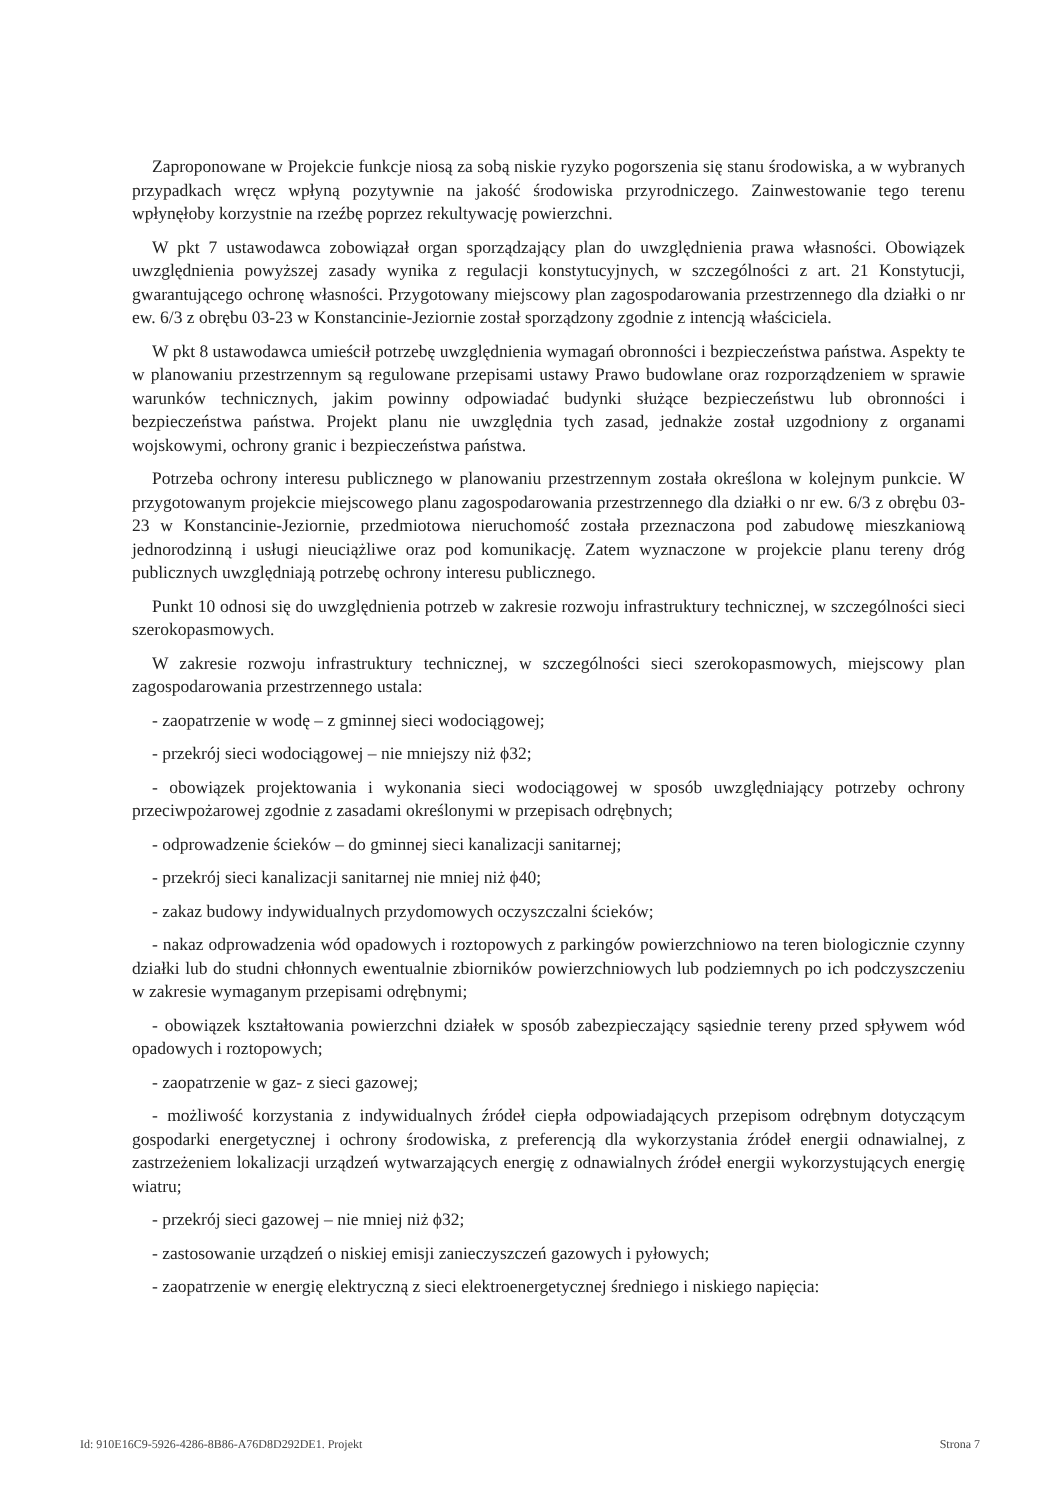Zaproponowane w Projekcie funkcje niosą za sobą niskie ryzyko pogorszenia się stanu środowiska, a w wybranych przypadkach wręcz wpłyną pozytywnie na jakość środowiska przyrodniczego. Zainwestowanie tego terenu wpłynęłoby korzystnie na rzeźbę poprzez rekultywację powierzchni.
W pkt 7 ustawodawca zobowiązał organ sporządzający plan do uwzględnienia prawa własności. Obowiązek uwzględnienia powyższej zasady wynika z regulacji konstytucyjnych, w szczególności z art. 21 Konstytucji, gwarantującego ochronę własności. Przygotowany miejscowy plan zagospodarowania przestrzennego dla działki o nr ew. 6/3 z obrębu 03-23 w Konstancinie-Jeziornie został sporządzony zgodnie z intencją właściciela.
W pkt 8 ustawodawca umieścił potrzebę uwzględnienia wymagań obronności i bezpieczeństwa państwa. Aspekty te w planowaniu przestrzennym są regulowane przepisami ustawy Prawo budowlane oraz rozporządzeniem w sprawie warunków technicznych, jakim powinny odpowiadać budynki służące bezpieczeństwu lub obronności i bezpieczeństwa państwa. Projekt planu nie uwzględnia tych zasad, jednakże został uzgodniony z organami wojskowymi, ochrony granic i bezpieczeństwa państwa.
Potrzeba ochrony interesu publicznego w planowaniu przestrzennym została określona w kolejnym punkcie. W przygotowanym projekcie miejscowego planu zagospodarowania przestrzennego dla działki o nr ew. 6/3 z obrębu 03-23 w Konstancinie-Jeziornie, przedmiotowa nieruchomość została przeznaczona pod zabudowę mieszkaniową jednorodzinną i usługi nieuciążliwe oraz pod komunikację. Zatem wyznaczone w projekcie planu tereny dróg publicznych uwzględniają potrzebę ochrony interesu publicznego.
Punkt 10 odnosi się do uwzględnienia potrzeb w zakresie rozwoju infrastruktury technicznej, w szczególności sieci szerokopasmowych.
W zakresie rozwoju infrastruktury technicznej, w szczególności sieci szerokopasmowych, miejscowy plan zagospodarowania przestrzennego ustala:
- zaopatrzenie w wodę – z gminnej sieci wodociągowej;
- przekrój sieci wodociągowej – nie mniejszy niż ϕ32;
- obowiązek projektowania i wykonania sieci wodociągowej w sposób uwzględniający potrzeby ochrony przeciwpożarowej zgodnie z zasadami określonymi w przepisach odrębnych;
- odprowadzenie ścieków – do gminnej sieci kanalizacji sanitarnej;
- przekrój sieci kanalizacji sanitarnej nie mniej niż ϕ40;
- zakaz budowy indywidualnych przydomowych oczyszczalni ścieków;
- nakaz odprowadzenia wód opadowych i roztopowych z parkingów powierzchniowo na teren biologicznie czynny działki lub do studni chłonnych ewentualnie zbiorników powierzchniowych lub podziemnych po ich podczyszczeniu w zakresie wymaganym przepisami odrębnymi;
- obowiązek kształtowania powierzchni działek w sposób zabezpieczający sąsiednie tereny przed spływem wód opadowych i roztopowych;
- zaopatrzenie w gaz- z sieci gazowej;
- możliwość korzystania z indywidualnych źródeł ciepła odpowiadających przepisom odrębnym dotyczącym gospodarki energetycznej i ochrony środowiska, z preferencją dla wykorzystania źródeł energii odnawialnej, z zastrzeżeniem lokalizacji urządzeń wytwarzających energię z odnawialnych źródeł energii wykorzystujących energię wiatru;
- przekrój sieci gazowej – nie mniej niż ϕ32;
- zastosowanie urządzeń o niskiej emisji zanieczyszczeń gazowych i pyłowych;
- zaopatrzenie w energię elektryczną z sieci elektroenergetycznej średniego i niskiego napięcia:
Id: 910E16C9-5926-4286-8B86-A76D8D292DE1. Projekt Strona 7